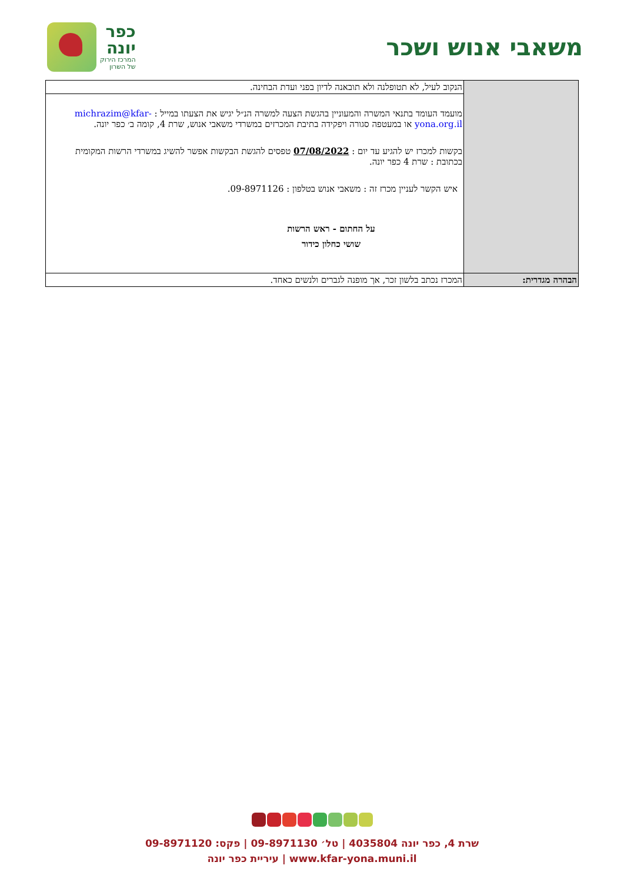משאבי אנוש ושכר
כפר
יונה
המרכז הירוק
של השרון
| | הנקוב לעיל, לא תטופלנה ולא תובאנה לדיון בפני ועדת הבחינה. |
| | מועמד העומד בתנאי המשרה והמעוניין בהגשת הצעה למשרה הנ״ל יגיש את הצעתו במייל : michrazim@kfar-yona.org.il או במעטפה סגורה ויפקידה בתיבת המכרזים במשרדי משאבי אנוש, שרת 4, קומה ב׳ כפר יונה. בקשות למכרז יש להגיע עד יום : 07/08/2022 טפסים להגשת הבקשות אפשר להשיג במשרדי הרשות המקומית בכתובת : שרת 4 כפר יונה. איש הקשר לעניין מכרז זה : משאבי אנוש בטלפון : 09-8971126. על החתום - ראש הרשות שושי כחלון כידור |
| הבהרה מגדרית: | המכרז נכתב בלשון זכר, אך מופנה לגברים ולנשים כאחד. |
שרת 4, כפר יונה 4035804 | טל׳ 09-8971130 | פקס: 09-8971120
www.kfar-yona.muni.il | עיריית כפר יונה